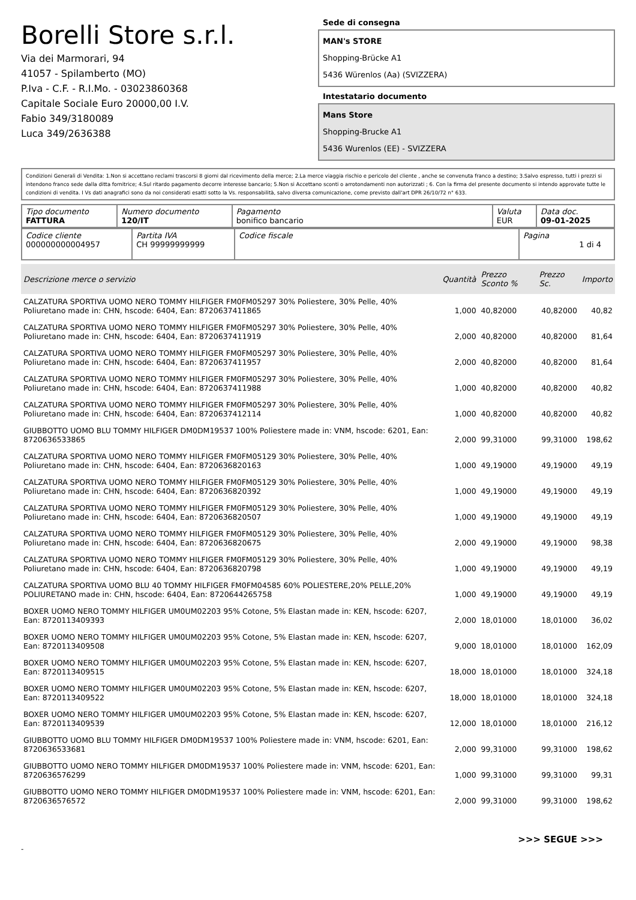Borelli Store s.r.l.
Via dei Marmorari, 94
41057 - Spilamberto (MO)
P.Iva - C.F. - R.I.Mo. - 03023860368
Capitale Sociale Euro 20000,00 I.V.
Fabio 349/3180089
Luca 349/2636388
Sede di consegna
MAN's STORE
Shopping-Brücke A1
5436 Würenlos (Aa) (SVIZZERA)
Intestatario documento
Mans Store
Shopping-Brucke A1
5436 Wurenlos (EE) - SVIZZERA
Condizioni Generali di Vendita: 1.Non si accettano reclami trascorsi 8 giorni dal ricevimento della merce; 2.La merce viaggia rischio e pericolo del cliente , anche se convenuta franco a destino; 3.Salvo espresso, tutti i prezzi si intendono franco sede dalla ditta fornitrice; 4.Sul ritardo pagamento decorre interesse bancario; 5.Non si Accettano sconti o arrotondamenti non autorizzati ; 6. Con la firma del presente documento si intendo approvate tutte le condizioni di vendita. I Vs dati anagrafici sono da noi considerati esatti sotto la Vs. responsabilità, salvo diversa comunicazione, come previsto dall'art DPR 26/10/72 n° 633.
| Tipo documento FATTURA | Numero documento 120/IT | Pagamento bonifico bancario | Valuta EUR | Data doc. 09-01-2025 |
| Codice cliente 000000000004957 | Partita IVA CH 99999999999 | Codice fiscale | Pagina 1 di 4 |
| Descrizione merce o servizio | Quantità | Prezzo Sconto % | Prezzo Sc. | Importo |
| --- | --- | --- | --- | --- |
| CALZATURA SPORTIVA UOMO NERO TOMMY HILFIGER FM0FM05297 30% Poliestere, 30% Pelle, 40% Poliuretano made in: CHN, hscode: 6404, Ean: 8720637411865 | 1,000 | 40,82000 | 40,82000 | 40,82 |
| CALZATURA SPORTIVA UOMO NERO TOMMY HILFIGER FM0FM05297 30% Poliestere, 30% Pelle, 40% Poliuretano made in: CHN, hscode: 6404, Ean: 8720637411919 | 2,000 | 40,82000 | 40,82000 | 81,64 |
| CALZATURA SPORTIVA UOMO NERO TOMMY HILFIGER FM0FM05297 30% Poliestere, 30% Pelle, 40% Poliuretano made in: CHN, hscode: 6404, Ean: 8720637411957 | 2,000 | 40,82000 | 40,82000 | 81,64 |
| CALZATURA SPORTIVA UOMO NERO TOMMY HILFIGER FM0FM05297 30% Poliestere, 30% Pelle, 40% Poliuretano made in: CHN, hscode: 6404, Ean: 8720637411988 | 1,000 | 40,82000 | 40,82000 | 40,82 |
| CALZATURA SPORTIVA UOMO NERO TOMMY HILFIGER FM0FM05297 30% Poliestere, 30% Pelle, 40% Poliuretano made in: CHN, hscode: 6404, Ean: 8720637412114 | 1,000 | 40,82000 | 40,82000 | 40,82 |
| GIUBBOTTO UOMO BLU TOMMY HILFIGER DM0DM19537 100% Poliestere made in: VNM, hscode: 6201, Ean: 8720636533865 | 2,000 | 99,31000 | 99,31000 | 198,62 |
| CALZATURA SPORTIVA UOMO NERO TOMMY HILFIGER FM0FM05129 30% Poliestere, 30% Pelle, 40% Poliuretano made in: CHN, hscode: 6404, Ean: 8720636820163 | 1,000 | 49,19000 | 49,19000 | 49,19 |
| CALZATURA SPORTIVA UOMO NERO TOMMY HILFIGER FM0FM05129 30% Poliestere, 30% Pelle, 40% Poliuretano made in: CHN, hscode: 6404, Ean: 8720636820392 | 1,000 | 49,19000 | 49,19000 | 49,19 |
| CALZATURA SPORTIVA UOMO NERO TOMMY HILFIGER FM0FM05129 30% Poliestere, 30% Pelle, 40% Poliuretano made in: CHN, hscode: 6404, Ean: 8720636820507 | 1,000 | 49,19000 | 49,19000 | 49,19 |
| CALZATURA SPORTIVA UOMO NERO TOMMY HILFIGER FM0FM05129 30% Poliestere, 30% Pelle, 40% Poliuretano made in: CHN, hscode: 6404, Ean: 8720636820675 | 2,000 | 49,19000 | 49,19000 | 98,38 |
| CALZATURA SPORTIVA UOMO NERO TOMMY HILFIGER FM0FM05129 30% Poliestere, 30% Pelle, 40% Poliuretano made in: CHN, hscode: 6404, Ean: 8720636820798 | 1,000 | 49,19000 | 49,19000 | 49,19 |
| CALZATURA SPORTIVA UOMO BLU 40 TOMMY HILFIGER FM0FM04585 60% POLIESTERE,20% PELLE,20% POLIURETANO made in: CHN, hscode: 6404, Ean: 8720644265758 | 1,000 | 49,19000 | 49,19000 | 49,19 |
| BOXER UOMO NERO TOMMY HILFIGER UM0UM02203 95% Cotone, 5% Elastan made in: KEN, hscode: 6207, Ean: 8720113409393 | 2,000 | 18,01000 | 18,01000 | 36,02 |
| BOXER UOMO NERO TOMMY HILFIGER UM0UM02203 95% Cotone, 5% Elastan made in: KEN, hscode: 6207, Ean: 8720113409508 | 9,000 | 18,01000 | 18,01000 | 162,09 |
| BOXER UOMO NERO TOMMY HILFIGER UM0UM02203 95% Cotone, 5% Elastan made in: KEN, hscode: 6207, Ean: 8720113409515 | 18,000 | 18,01000 | 18,01000 | 324,18 |
| BOXER UOMO NERO TOMMY HILFIGER UM0UM02203 95% Cotone, 5% Elastan made in: KEN, hscode: 6207, Ean: 8720113409522 | 18,000 | 18,01000 | 18,01000 | 324,18 |
| BOXER UOMO NERO TOMMY HILFIGER UM0UM02203 95% Cotone, 5% Elastan made in: KEN, hscode: 6207, Ean: 8720113409539 | 12,000 | 18,01000 | 18,01000 | 216,12 |
| GIUBBOTTO UOMO BLU TOMMY HILFIGER DM0DM19537 100% Poliestere made in: VNM, hscode: 6201, Ean: 8720636533681 | 2,000 | 99,31000 | 99,31000 | 198,62 |
| GIUBBOTTO UOMO NERO TOMMY HILFIGER DM0DM19537 100% Poliestere made in: VNM, hscode: 6201, Ean: 8720636576299 | 1,000 | 99,31000 | 99,31000 | 99,31 |
| GIUBBOTTO UOMO NERO TOMMY HILFIGER DM0DM19537 100% Poliestere made in: VNM, hscode: 6201, Ean: 8720636576572 | 2,000 | 99,31000 | 99,31000 | 198,62 |
>>> SEGUE >>>
-